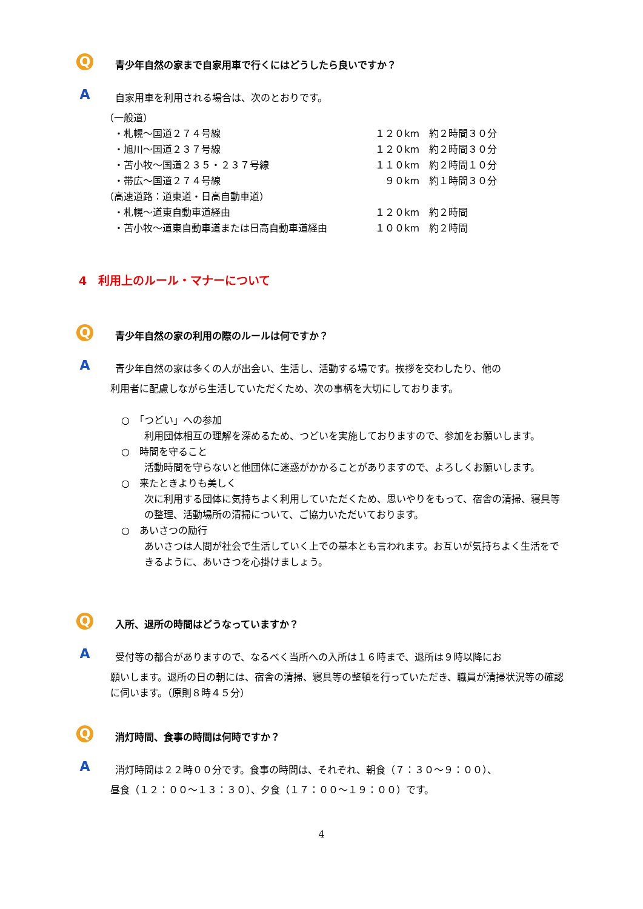Q
青少年自然の家まで自家用車で行くにはどうしたら良いですか？
A
自家用車を利用される場合は、次のとおりです。
| （一般道） | | |
| ・札幌～国道２７４号線 | １２０km | 約２時間３０分 |
| ・旭川～国道２３７号線 | １２０km | 約２時間３０分 |
| ・苫小牧～国道２３５・２３７号線 | １１０km | 約２時間１０分 |
| ・帯広～国道２７４号線 | ９０km | 約１時間３０分 |
| （高速道路：道東道・日高自動車道） | | |
| ・札幌～道東自動車道経由 | １２０km | 約２時間 |
| ・苫小牧～道東自動車道または日高自動車道経由 | １００km | 約２時間 |
4　利用上のルール・マナーについて
Q
青少年自然の家の利用の際のルールは何ですか？
A
青少年自然の家は多くの人が出会い、生活し、活動する場です。挨拶を交わしたり、他の
利用者に配慮しながら生活していただくため、次の事柄を大切にしております。
○　「つどい」への参加
利用団体相互の理解を深めるため、つどいを実施しておりますので、参加をお願いします。
○　時間を守ること
活動時間を守らないと他団体に迷惑がかかることがありますので、よろしくお願いします。
○　来たときよりも美しく
次に利用する団体に気持ちよく利用していただくため、思いやりをもって、宿舎の清掃、寝具等の整理、活動場所の清掃について、ご協力いただいております。
○　あいさつの励行
あいさつは人間が社会で生活していく上での基本とも言われます。お互いが気持ちよく生活をできるように、あいさつを心掛けましょう。
Q
入所、退所の時間はどうなっていますか？
A
受付等の都合がありますので、なるべく当所への入所は１６時まで、退所は９時以降にお
願いします。退所の日の朝には、宿舎の清掃、寝具等の整頓を行っていただき、職員が清掃状況等の確認に伺います。（原則８時４５分）
Q
消灯時間、食事の時間は何時ですか？
A
消灯時間は２２時００分です。食事の時間は、それぞれ、朝食（７：３０～９：００）、
昼食（１２：００～１３：３０）、夕食（１７：００～１９：００）です。
4